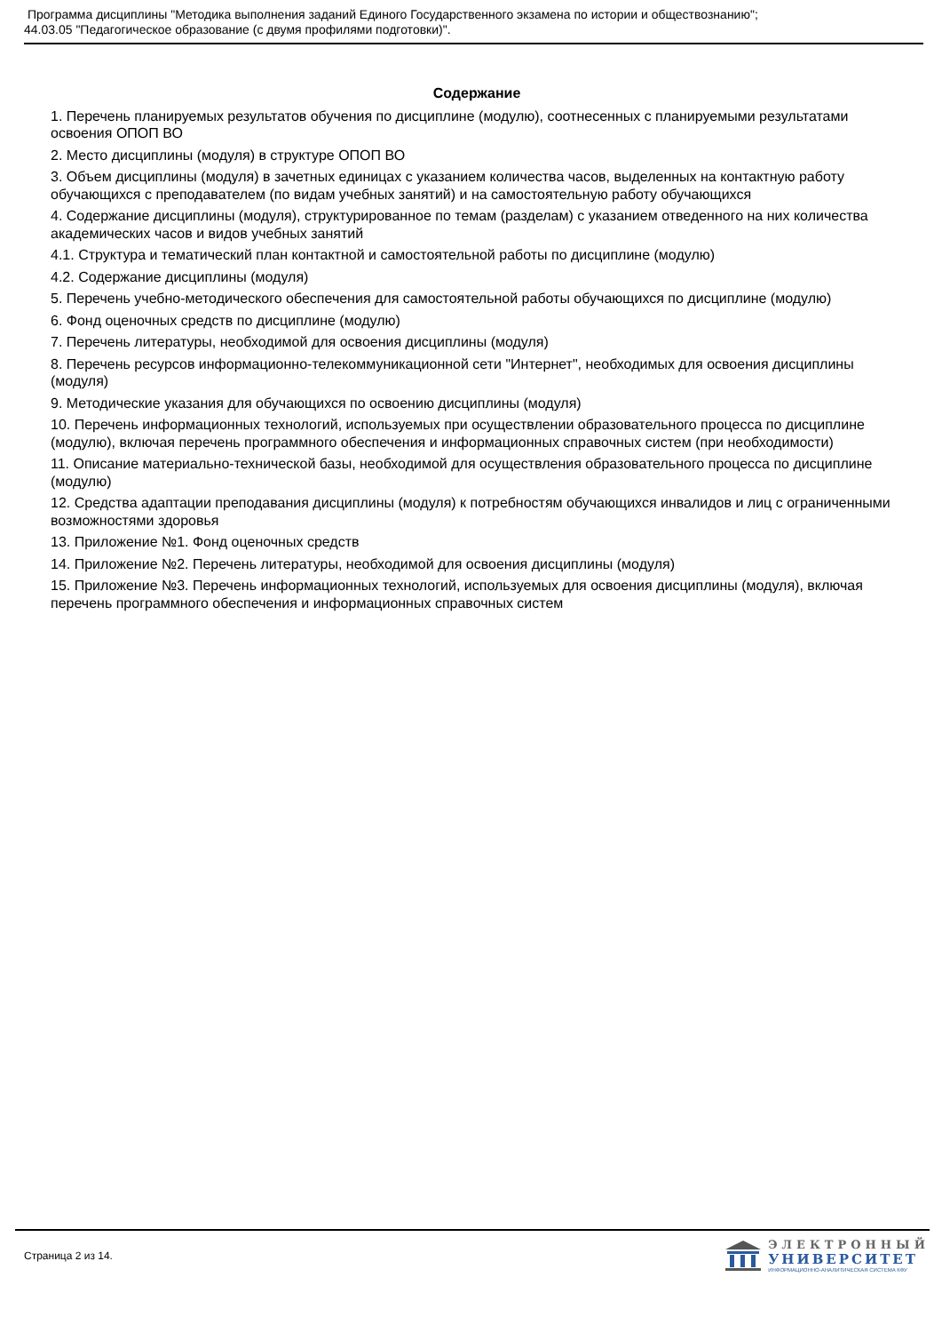Программа дисциплины "Методика выполнения заданий Единого Государственного экзамена по истории и обществознанию";
44.03.05 "Педагогическое образование (с двумя профилями подготовки)".
Содержание
1. Перечень планируемых результатов обучения по дисциплине (модулю), соотнесенных с планируемыми результатами освоения ОПОП ВО
2. Место дисциплины (модуля) в структуре ОПОП ВО
3. Объем дисциплины (модуля) в зачетных единицах с указанием количества часов, выделенных на контактную работу обучающихся с преподавателем (по видам учебных занятий) и на самостоятельную работу обучающихся
4. Содержание дисциплины (модуля), структурированное по темам (разделам) с указанием отведенного на них количества академических часов и видов учебных занятий
4.1. Структура и тематический план контактной и самостоятельной работы по дисциплине (модулю)
4.2. Содержание дисциплины (модуля)
5. Перечень учебно-методического обеспечения для самостоятельной работы обучающихся по дисциплине (модулю)
6. Фонд оценочных средств по дисциплине (модулю)
7. Перечень литературы, необходимой для освоения дисциплины (модуля)
8. Перечень ресурсов информационно-телекоммуникационной сети "Интернет", необходимых для освоения дисциплины (модуля)
9. Методические указания для обучающихся по освоению дисциплины (модуля)
10. Перечень информационных технологий, используемых при осуществлении образовательного процесса по дисциплине (модулю), включая перечень программного обеспечения и информационных справочных систем (при необходимости)
11. Описание материально-технической базы, необходимой для осуществления образовательного процесса по дисциплине (модулю)
12. Средства адаптации преподавания дисциплины (модуля) к потребностям обучающихся инвалидов и лиц с ограниченными возможностями здоровья
13. Приложение №1. Фонд оценочных средств
14. Приложение №2. Перечень литературы, необходимой для освоения дисциплины (модуля)
15. Приложение №3. Перечень информационных технологий, используемых для освоения дисциплины (модуля), включая перечень программного обеспечения и информационных справочных систем
Страница 2 из 14.
ЭЛЕКТРОННЫЙ
УНИВЕРСИТЕТ
ИНФОРМАЦИОННО-АНАЛИТИЧЕСКАЯ СИСТЕМА КФУ